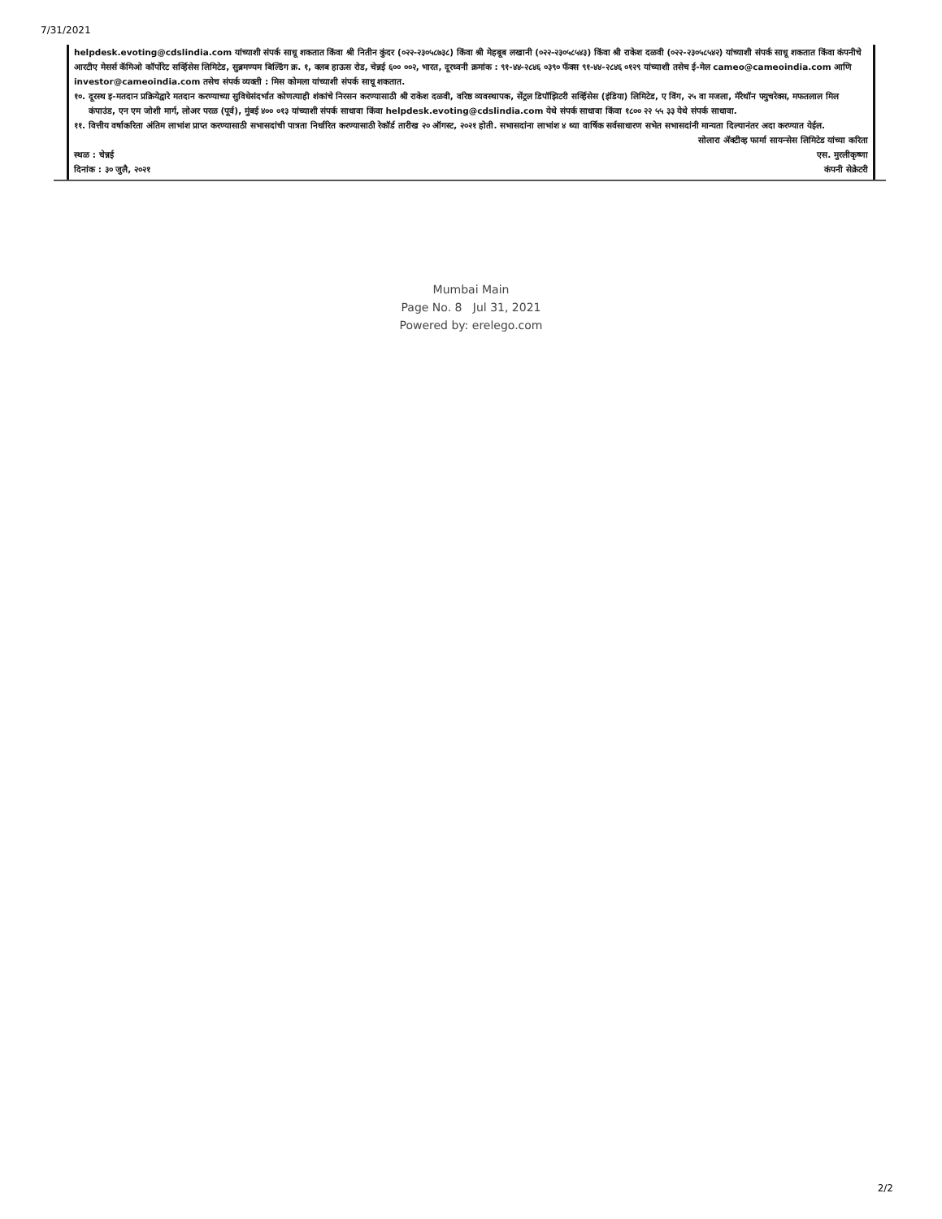7/31/2021
helpdesk.evoting@cdslindia.com यांच्याशी संपर्क साधू शकतात किंवा श्री नितीन कुंदर (०२२-२३०५८७३८) किंवा श्री मेहबूब लखानी (०२२-२३०५८५४३) किंवा श्री राकेश दळवी (०२२-२३०५८५४२) यांच्याशी संपर्क साधू शकतात किंवा कंपनीचे आरटीए मेसर्स कॅमिओ कॉर्पोरेट सर्व्हिसेस लिमिटेड, सुब्रमण्यम बिल्डिंग क्र. १, क्लब हाऊस रोड, चेन्नई ६०० ००२, भारत, दूरध्वनी क्रमांक : ९१-४४-२८४६ ०३९० फॅक्स ९१-४४-२८४६ ०१२९ यांच्याशी तसेच ई-मेल cameo@cameoindia.com आणि investor@cameoindia.com तसेच संपर्क व्यक्ती : मिस कोमला यांच्याशी संपर्क साधू शकतात.
१०. दूरस्थ इ-मतदान प्रक्रियेद्वारे मतदान करण्याच्या सुविधेसंदर्भात कोणत्याही शंकांचे निरसन करण्यासाठी श्री राकेश दळवी, वरिष्ठ व्यवस्थापक, सेंट्रल डिपॉझिटरी सर्व्हिसेस (इंडिया) लिमिटेड, ए विंग, २५ वा मजला, मॅरेथॉन फ्युचरेक्स, मफतलाल मिल कंपाउंड, एन एम जोशी मार्ग, लोअर परळ (पूर्व), मुंबई ४०० ०१३ यांच्याशी संपर्क साधावा किंवा helpdesk.evoting@cdslindia.com येथे संपर्क साधावा किंवा १८०० २२ ५५ ३३ येथे संपर्क साधावा.
११. वित्तीय वर्षाकरिता अंतिम लाभांश प्राप्त करण्यासाठी सभासदांची पात्रता निर्धारित करण्यासाठी रेकॉर्ड तारीख २० ऑगस्ट, २०२१ होती. सभासदांना लाभांश ४ थ्या वार्षिक सर्वसाधारण सभेत सभासदांनी मान्यता दिल्यानंतर अदा करण्यात येईल.
स्थळ : चेन्नई
दिनांक : ३० जुलै, २०२१
सोलारा ॲक्टीव्ह फार्मा सायन्सेस लिमिटेड यांच्या करिता
एस. मुरलीकृष्णा
कंपनी सेक्रेटरी
Mumbai Main
Page No. 8 Jul 31, 2021
Powered by: erelego.com
2/2